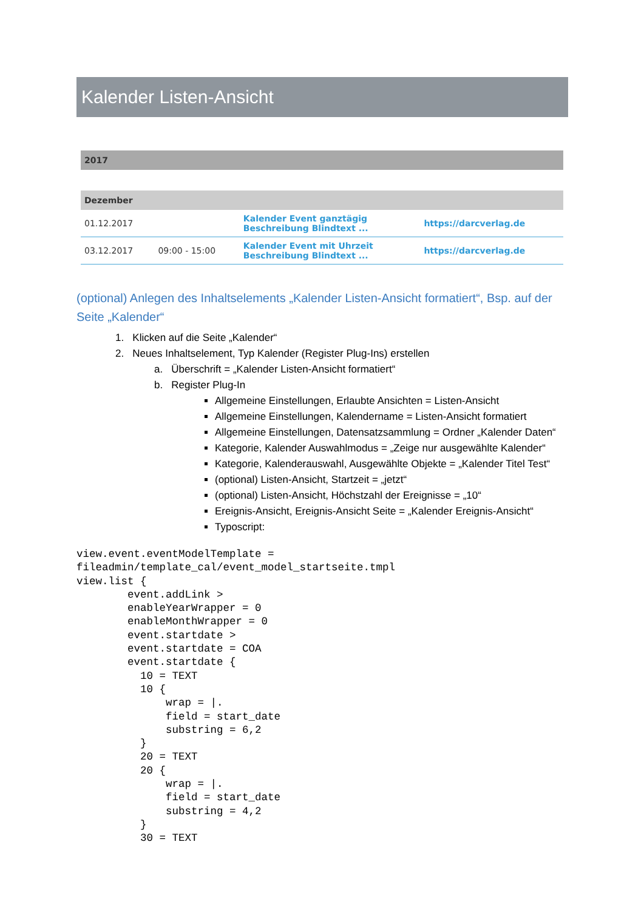Kalender Listen-Ansicht
| 2017 | | | |
| Dezember | | | |
| 01.12.2017 | | Kalender Event ganztägig Beschreibung Blindtext ... | https://darcverlag.de |
| 03.12.2017 | 09:00 - 15:00 | Kalender Event mit Uhrzeit Beschreibung Blindtext ... | https://darcverlag.de |
(optional) Anlegen des Inhaltselements „Kalender Listen-Ansicht formatiert“, Bsp. auf der Seite „Kalender“
1. Klicken auf die Seite „Kalender“
2. Neues Inhaltselement, Typ Kalender (Register Plug-Ins) erstellen
a. Überschrift = „Kalender Listen-Ansicht formatiert“
b. Register Plug-In
Allgemeine Einstellungen, Erlaubte Ansichten = Listen-Ansicht
Allgemeine Einstellungen, Kalendername = Listen-Ansicht formatiert
Allgemeine Einstellungen, Datensatzsammlung = Ordner „Kalender Daten“
Kategorie, Kalender Auswahlmodus = „Zeige nur ausgewählte Kalender“
Kategorie, Kalenderauswahl, Ausgewählte Objekte = „Kalender Titel Test“
(optional) Listen-Ansicht, Startzeit = „jetzt“
(optional) Listen-Ansicht, Höchstzahl der Ereignisse = „10“
Ereignis-Ansicht, Ereignis-Ansicht Seite = „Kalender Ereignis-Ansicht“
Typoscript:
view.event.eventModelTemplate =
fileadmin/template_cal/event_model_startseite.tmpl
view.list {
	event.addLink >
	enableYearWrapper = 0
	enableMonthWrapper = 0
	event.startdate >
	event.startdate = COA
	event.startdate {
	  10 = TEXT
	  10 {
	      wrap = |.
	      field = start_date
	      substring = 6,2
	  }
	  20 = TEXT
	  20 {
	      wrap = |.
	      field = start_date
	      substring = 4,2
	  }
	  30 = TEXT